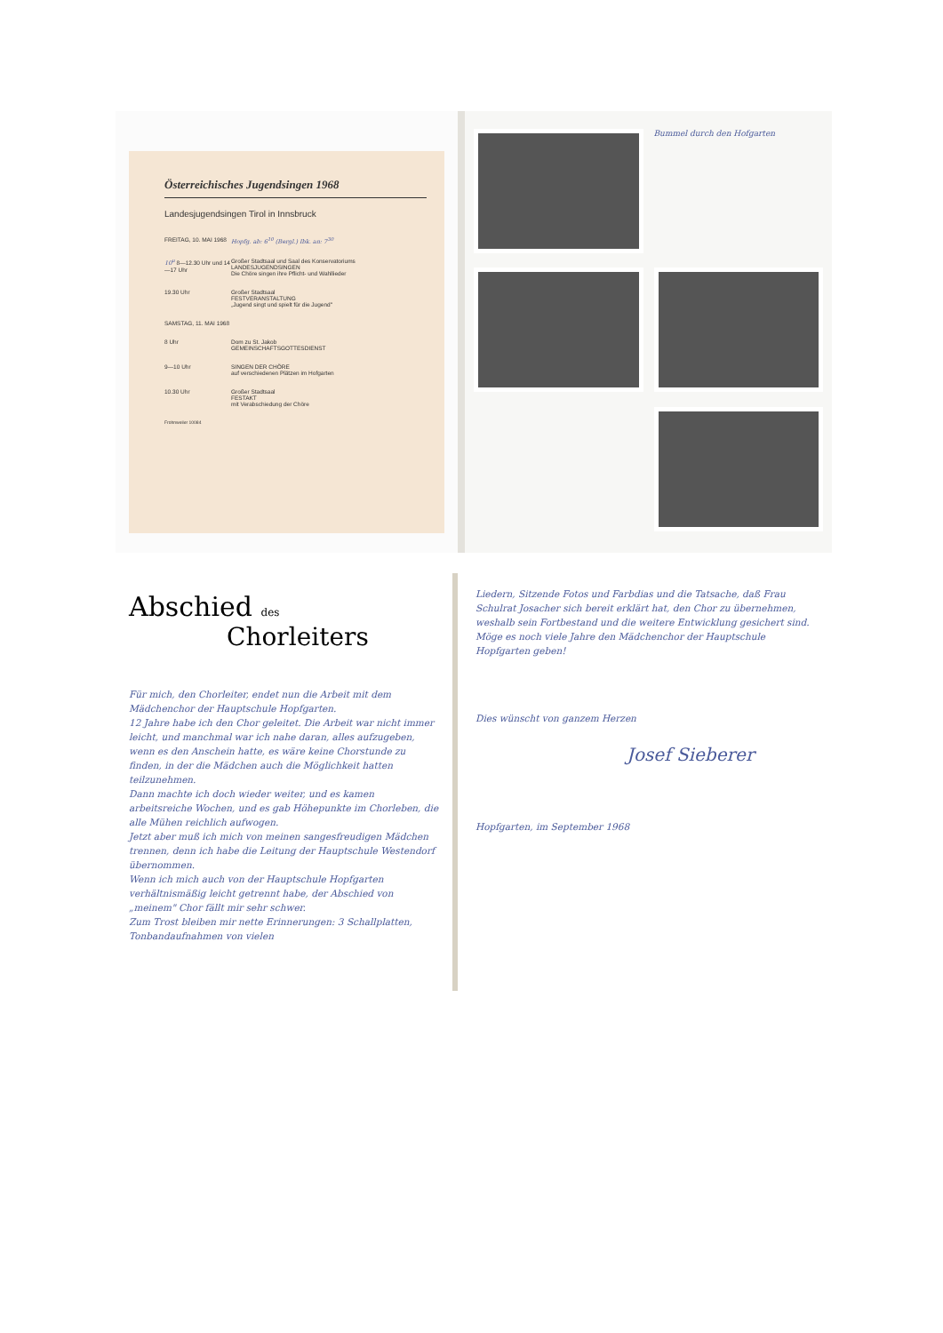Österreichisches Jugendsingen 1968
Landesjugendsingen Tirol in Innsbruck
FREITAG, 10. MAI 1968 Hopfg. ab: 6<sup>10</sup> (Bergl.) Ibk. an: 7<sup>30</sup>
10<sup>u</sup> 8—12.30 Uhr und 14—17 Uhr Großer Stadtsaal und Saal des Konservatoriums
LANDESJUGENDSINGEN
Die Chöre singen ihre Pflicht- und Wahllieder
19.30 Uhr Großer Stadtsaal
FESTVERANSTALTUNG
„Jugend singt und spielt für die Jugend"
SAMSTAG, 11. MAI 1968
8 Uhr Dom zu St. Jakob
GEMEINSCHAFTSGOTTESDIENST
9—10 Uhr SINGEN DER CHÖRE
auf verschiedenen Plätzen im Hofgarten
10.30 Uhr Großer Stadtsaal
FESTAKT
mit Verabschiedung der Chöre
Frohnweiler 10084
Bummel durch den Hofgarten
Abschied des
Chorleiters
Für mich, den Chorleiter, endet nun die Arbeit mit dem Mädchenchor der Hauptschule Hopfgarten.
12 Jahre habe ich den Chor geleitet. Die Arbeit war nicht immer leicht, und manchmal war ich nahe daran, alles aufzugeben, wenn es den Anschein hatte, es wäre keine Chorstunde zu finden, in der die Mädchen auch die Möglichkeit hatten teilzunehmen.
Dann machte ich doch wieder weiter, und es kamen arbeitsreiche Wochen, und es gab Höhepunkte im Chorleben, die alle Mühen reichlich aufwogen.
Jetzt aber muß ich mich von meinen sangesfreudigen Mädchen trennen, denn ich habe die Leitung der Hauptschule Westendorf übernommen.
Wenn ich mich auch von der Hauptschule Hopfgarten verhältnismäßig leicht getrennt habe, der Abschied von „meinem" Chor fällt mir sehr schwer.
Zum Trost bleiben mir nette Erinnerungen: 3 Schallplatten, Tonbandaufnahmen von vielen
Liedern, Sitzende Fotos und Farbdias und die Tatsache, daß Frau Schulrat Josacher sich bereit erklärt hat, den Chor zu übernehmen, weshalb sein Fortbestand und die weitere Entwicklung gesichert sind.
Möge es noch viele Jahre den Mädchenchor der Hauptschule Hopfgarten geben!
Dies wünscht von ganzem Herzen
Josef Sieberer
Hopfgarten, im September 1968